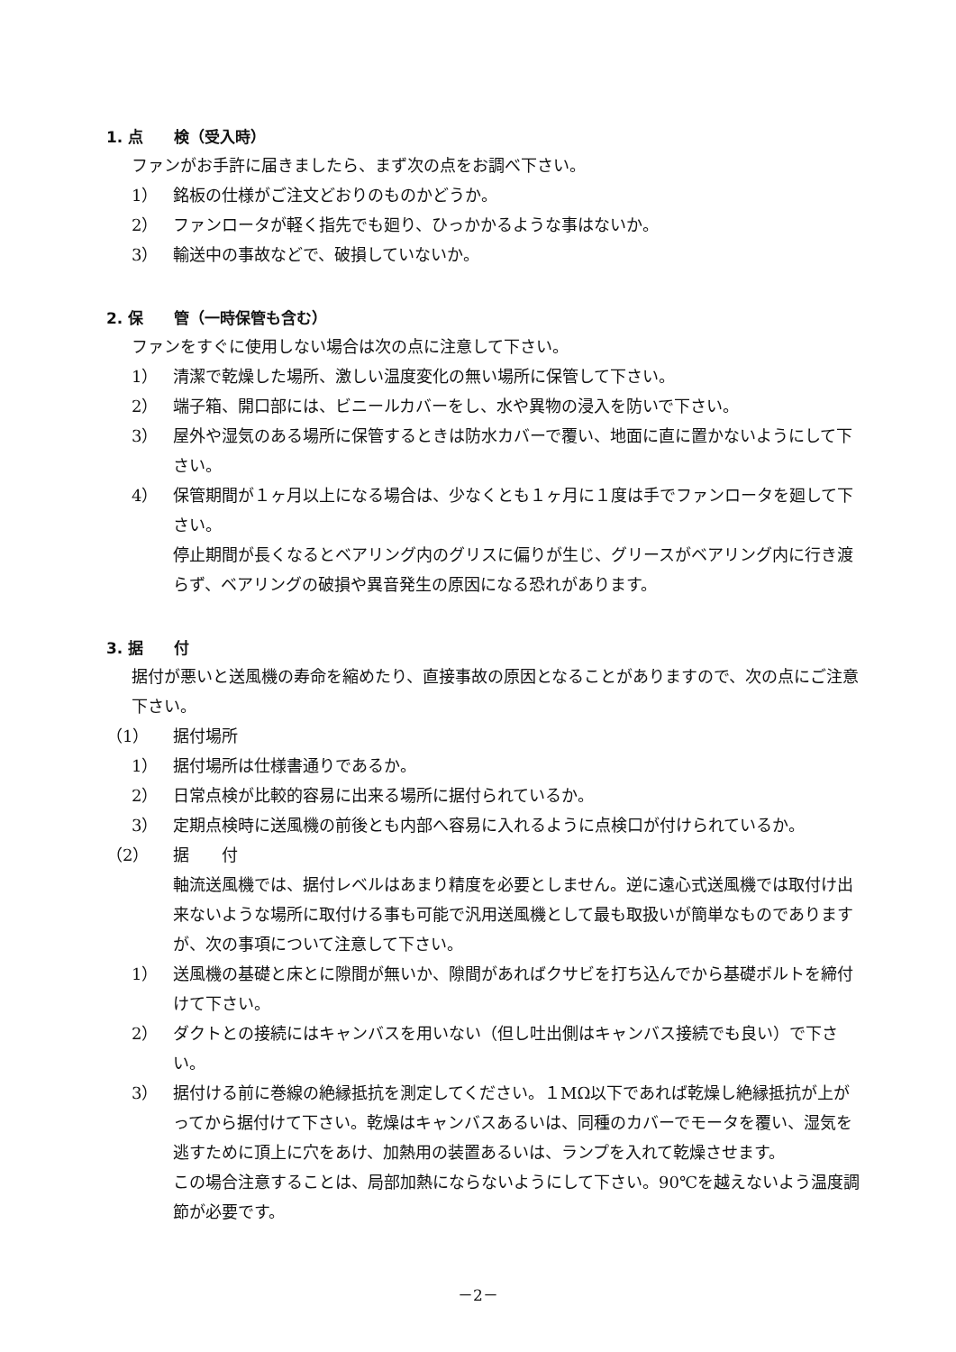1. 点　　検（受入時）
ファンがお手許に届きましたら、まず次の点をお調べ下さい。
1） 銘板の仕様がご注文どおりのものかどうか。
2） ファンロータが軽く指先でも廻り、ひっかかるような事はないか。
3） 輸送中の事故などで、破損していないか。
2. 保　　管（一時保管も含む）
ファンをすぐに使用しない場合は次の点に注意して下さい。
1） 清潔で乾燥した場所、激しい温度変化の無い場所に保管して下さい。
2） 端子箱、開口部には、ビニールカバーをし、水や異物の浸入を防いで下さい。
3） 屋外や湿気のある場所に保管するときは防水カバーで覆い、地面に直に置かないようにして下さい。
4） 保管期間が１ヶ月以上になる場合は、少なくとも１ヶ月に１度は手でファンロータを廻して下さい。
停止期間が長くなるとベアリング内のグリスに偏りが生じ、グリースがベアリング内に行き渡らず、ベアリングの破損や異音発生の原因になる恐れがあります。
3. 据　　付
据付が悪いと送風機の寿命を縮めたり、直接事故の原因となることがありますので、次の点にご注意下さい。
（1） 据付場所
1） 据付場所は仕様書通りであるか。
2） 日常点検が比較的容易に出来る場所に据付られているか。
3） 定期点検時に送風機の前後とも内部へ容易に入れるように点検口が付けられているか。
（2） 据　　付
軸流送風機では、据付レベルはあまり精度を必要としません。逆に遠心式送風機では取付け出来ないような場所に取付ける事も可能で汎用送風機として最も取扱いが簡単なものでありますが、次の事項について注意して下さい。
1） 送風機の基礎と床とに隙間が無いか、隙間があればクサビを打ち込んでから基礎ボルトを締付けて下さい。
2） ダクトとの接続にはキャンバスを用いない（但し吐出側はキャンバス接続でも良い）で下さい。
3） 据付ける前に巻線の絶縁抵抗を測定してください。１MΩ以下であれば乾燥し絶縁抵抗が上がってから据付けて下さい。乾燥はキャンバスあるいは、同種のカバーでモータを覆い、湿気を逃すために頂上に穴をあけ、加熱用の装置あるいは、ランプを入れて乾燥させます。
この場合注意することは、局部加熱にならないようにして下さい。90℃を越えないよう温度調節が必要です。
－2－